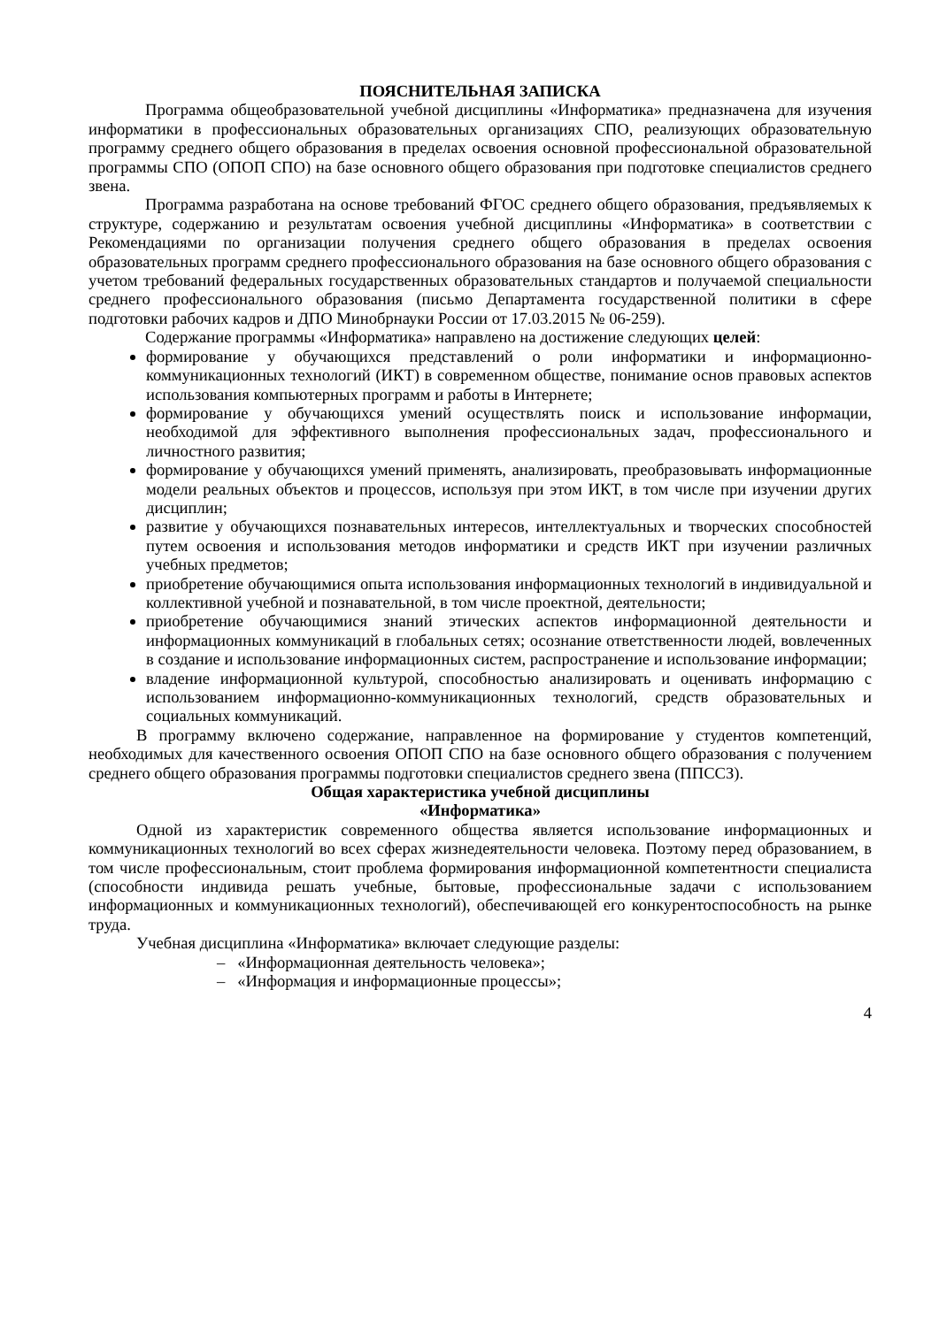ПОЯСНИТЕЛЬНАЯ ЗАПИСКА
Программа общеобразовательной учебной дисциплины «Информатика» предназначена для изучения информатики в профессиональных образовательных организациях СПО, реализующих образовательную программу среднего общего образования в пределах освоения основной профессиональной образовательной программы СПО (ОПОП СПО) на базе основного общего образования при подготовке специалистов среднего звена.
Программа разработана на основе требований ФГОС среднего общего образования, предъявляемых к структуре, содержанию и результатам освоения учебной дисциплины «Информатика» в соответствии с Рекомендациями по организации получения среднего общего образования в пределах освоения образовательных программ среднего профессионального образования на базе основного общего образования с учетом требований федеральных государственных образовательных стандартов и получаемой специальности среднего профессионального образования (письмо Департамента государственной политики в сфере подготовки рабочих кадров и ДПО Минобрнауки России от 17.03.2015 № 06-259).
Содержание программы «Информатика» направлено на достижение следующих целей:
формирование у обучающихся представлений о роли информатики и информационно-коммуникационных технологий (ИКТ) в современном обществе, понимание основ правовых аспектов использования компьютерных программ и работы в Интернете;
формирование у обучающихся умений осуществлять поиск и использование информации, необходимой для эффективного выполнения профессиональных задач, профессионального и личностного развития;
формирование у обучающихся умений применять, анализировать, преобразовывать информационные модели реальных объектов и процессов, используя при этом ИКТ, в том числе при изучении других дисциплин;
развитие у обучающихся познавательных интересов, интеллектуальных и творческих способностей путем освоения и использования методов информатики и средств ИКТ при изучении различных учебных предметов;
приобретение обучающимися опыта использования информационных технологий в индивидуальной и коллективной учебной и познавательной, в том числе проектной, деятельности;
приобретение обучающимися знаний этических аспектов информационной деятельности и информационных коммуникаций в глобальных сетях; осознание ответственности людей, вовлеченных в создание и использование информационных систем, распространение и использование информации;
владение информационной культурой, способностью анализировать и оценивать информацию с использованием информационно-коммуникационных технологий, средств образовательных и социальных коммуникаций.
В программу включено содержание, направленное на формирование у студентов компетенций, необходимых для качественного освоения ОПОП СПО на базе основного общего образования с получением среднего общего образования программы подготовки специалистов среднего звена (ППССЗ).
Общая характеристика учебной дисциплины
«Информатика»
Одной из характеристик современного общества является использование информационных и коммуникационных технологий во всех сферах жизнедеятельности человека. Поэтому перед образованием, в том числе профессиональным, стоит проблема формирования информационной компетентности специалиста (способности индивида решать учебные, бытовые, профессиональные задачи с использованием информационных и коммуникационных технологий), обеспечивающей его конкурентоспособность на рынке труда.
Учебная дисциплина «Информатика» включает следующие разделы:
– «Информационная деятельность человека»;
– «Информация и информационные процессы»;
4